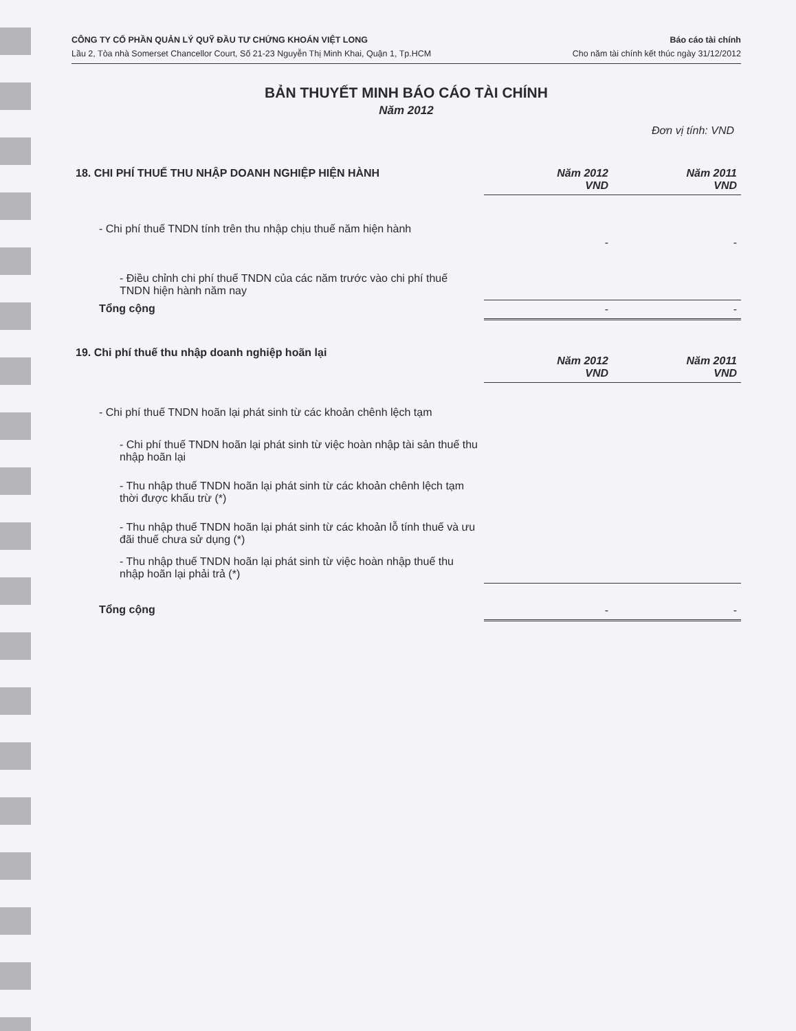CÔNG TY CỔ PHẦN QUẢN LÝ QUỸ ĐẦU TƯ CHỨNG KHOÁN VIỆT LONG
Lầu 2, Tòa nhà Somerset Chancellor Court, Số 21-23 Nguyễn Thị Minh Khai, Quận 1, Tp.HCM
Báo cáo tài chính
Cho năm tài chính kết thúc ngày 31/12/2012
BẢN THUYẾT MINH BÁO CÁO TÀI CHÍNH
Năm 2012
Đơn vị tính: VND
| 18. CHI PHÍ THUẾ THU NHẬP DOANH NGHIỆP HIỆN HÀNH | Năm 2012 VND | Năm 2011 VND |
| - Chi phí thuế TNDN tính trên thu nhập chịu thuế năm hiện hành | - | - |
| - Điều chỉnh chi phí thuế TNDN của các năm trước vào chi phí thuế TNDN hiện hành năm nay | | |
| Tổng cộng | - | - |
| 19. Chi phí thuế thu nhập doanh nghiệp hoãn lại | Năm 2012 VND | Năm 2011 VND |
| - Chi phí thuế TNDN hoãn lại phát sinh từ các khoản chênh lệch tạm | | |
| - Chi phí thuế TNDN hoãn lại phát sinh từ việc hoàn nhập tài sản thuế thu nhập hoãn lại | | |
| - Thu nhập thuế TNDN hoãn lại phát sinh từ các khoản chênh lệch tạm thời được khấu trừ (*) | | |
| - Thu nhập thuế TNDN hoãn lại phát sinh từ các khoản lỗ tính thuế và ưu đãi thuế chưa sử dụng (*) | | |
| - Thu nhập thuế TNDN hoãn lại phát sinh từ việc hoàn nhập thuế thu nhập hoãn lại phải trả (*) | | |
| Tổng cộng | - | - |